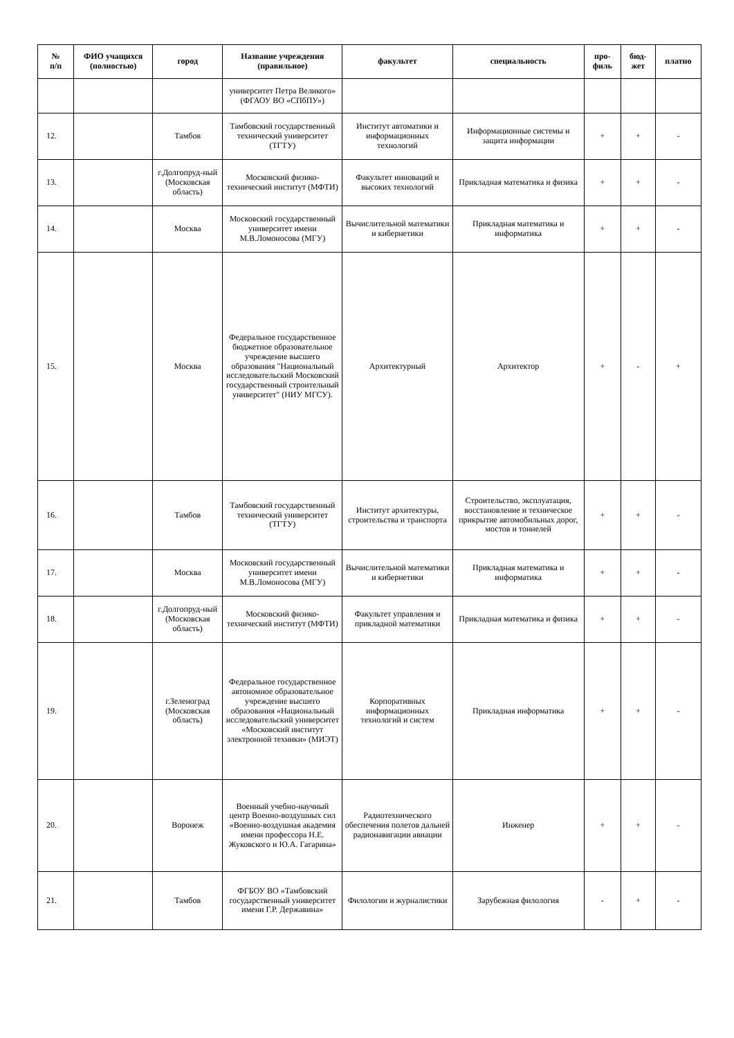| № п/п | ФИО учащихся (полностью) | город | Название учреждения (правильное) | факультет | специальность | про- филь | бюд- жет | платно |
| --- | --- | --- | --- | --- | --- | --- | --- | --- |
| | | | университет Петра Великого» (ФГАОУ ВО «СПбПУ») | | | | | |
| 12. | | Тамбов | Тамбовский государственный технический университет (ТГТУ) | Институт автоматики и информационных технологий | Информационные системы и защита информации | + | + | - |
| 13. | | г.Долгопруд-ный (Московская область) | Московский физико-технический институт (МФТИ) | Факультет инноваций и высоких технологий | Прикладная математика и физика | + | + | - |
| 14. | | Москва | Московский государственный университет имени М.В.Ломоносова (МГУ) | Вычислительной математики и кибернетики | Прикладная математика и информатика | + | + | - |
| 15. | | Москва | Федеральное государственное бюджетное образовательное учреждение высшего образования "Национальный исследовательский Московский государственный строительный университет" (НИУ МГСУ). | Архитектурный | Архитектор | + | - | + |
| 16. | | Тамбов | Тамбовский государственный технический университет (ТГТУ) | Институт архитектуры, строительства и транспорта | Строительство, эксплуатация, восстановление и техническое прикрытие автомобильных дорог, мостов и тоннелей | + | + | - |
| 17. | | Москва | Московский государственный университет имени М.В.Ломоносова (МГУ) | Вычислительной математики и кибернетики | Прикладная математика и информатика | + | + | - |
| 18. | | г.Долгопруд-ный (Московская область) | Московский физико-технический институт (МФТИ) | Факультет управления и прикладной математики | Прикладная математика и физика | + | + | - |
| 19. | | г.Зеленоград (Московская область) | Федеральное государственное автономное образовательное учреждение высшего образования «Национальный исследовательский университет «Московский институт электронной техники» (МИЭТ) | Корпоративных информационных технологий и систем | Прикладная информатика | + | + | - |
| 20. | | Воронеж | Военный учебно-научный центр Военно-воздушных сил «Военно-воздушная академия имени профессора Н.Е. Жуковского и Ю.А. Гагарина» | Радиотехнического обеспечения полетов дальней радионавигации авиации | Инженер | + | + | - |
| 21. | | Тамбов | ФГБОУ ВО «Тамбовский государственный университет имени Г.Р. Державина» | Филологии и журналистики | Зарубежная филология | - | + | - |